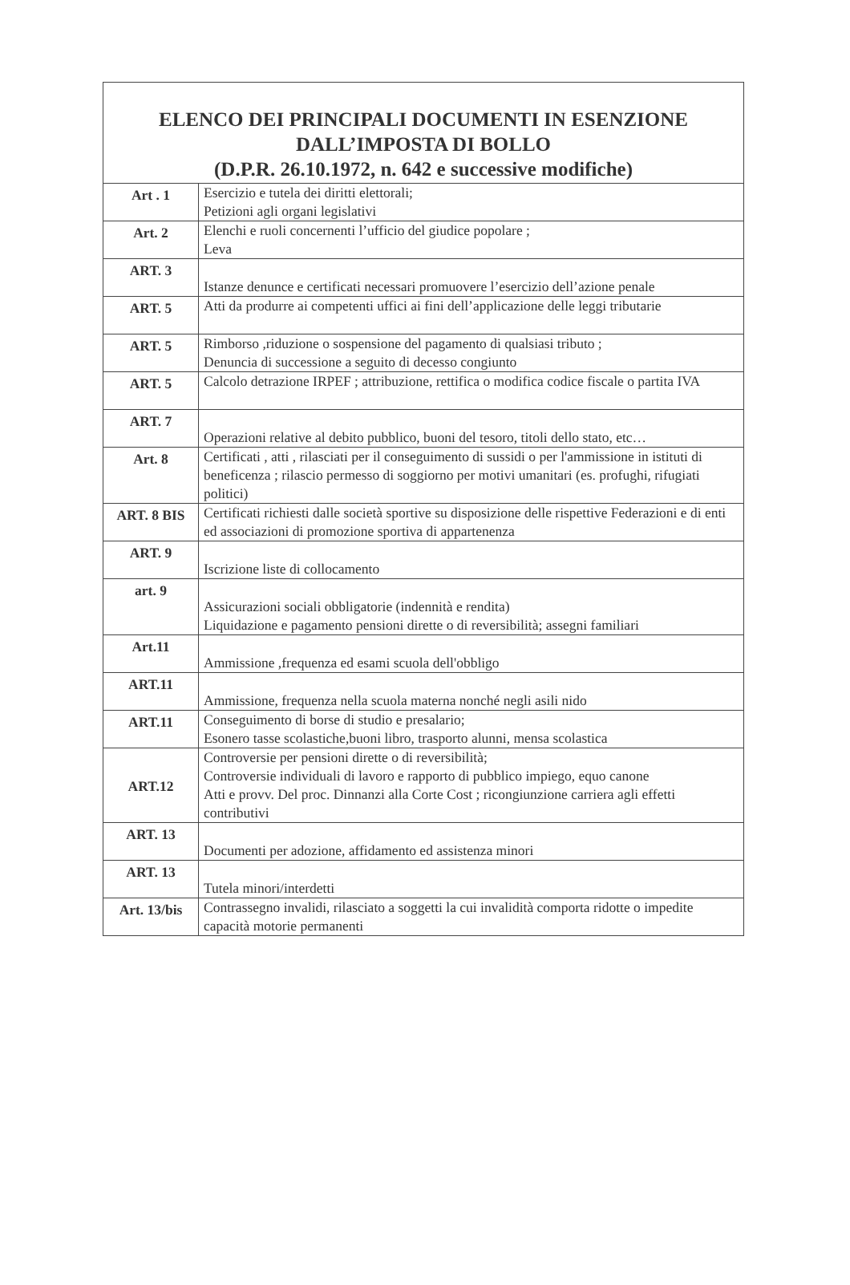| ELENCO DEI PRINCIPALI DOCUMENTI IN ESENZIONE DALL’IMPOSTA DI BOLLO (D.P.R. 26.10.1972, n. 642 e successive modifiche) | |
| --- | --- |
| Art . 1 | Esercizio e tutela dei diritti elettorali; Petizioni agli organi legislativi |
| Art. 2 | Elenchi e ruoli concernenti l’ufficio del giudice popolare ; Leva |
| ART. 3 | Istanze denunce e certificati necessari promuovere l’esercizio dell’azione penale |
| ART. 5 | Atti da produrre ai competenti uffici ai fini dell’applicazione delle leggi tributarie |
| ART. 5 | Rimborso ,riduzione o sospensione del pagamento di qualsiasi tributo ; Denuncia di successione a seguito di decesso congiunto |
| ART. 5 | Calcolo detrazione IRPEF ; attribuzione, rettifica o modifica codice fiscale o partita IVA |
| ART. 7 | Operazioni relative al debito pubblico, buoni del tesoro, titoli dello stato, etc… |
| Art. 8 | Certificati , atti , rilasciati per il conseguimento di sussidi o per l'ammissione in istituti di beneficenza ; rilascio permesso di soggiorno per motivi umanitari (es. profughi, rifugiati politici) |
| ART. 8 BIS | Certificati richiesti dalle società sportive su disposizione delle rispettive Federazioni e di enti ed associazioni di promozione sportiva di appartenenza |
| ART. 9 | Iscrizione liste di collocamento |
| art. 9 | Assicurazioni sociali obbligatorie (indennità e rendita) Liquidazione e pagamento pensioni dirette o di reversibilità; assegni familiari |
| Art.11 | Ammissione ,frequenza ed esami scuola dell'obbligo |
| ART.11 | Ammissione, frequenza nella scuola materna nonché negli asili nido |
| ART.11 | Conseguimento di borse di studio e presalario; Esonero tasse scolastiche,buoni libro, trasporto alunni, mensa scolastica |
| ART.12 | Controversie per pensioni dirette o di reversibilità; Controversie individuali di lavoro e rapporto di pubblico impiego, equo canone Atti e provv. Del proc. Dinnanzi alla Corte Cost ; ricongiunzione carriera agli effetti contributivi |
| ART. 13 | Documenti per adozione, affidamento ed assistenza minori |
| ART. 13 | Tutela minori/interdetti |
| Art. 13/bis | Contrassegno invalidi, rilasciato a soggetti la cui invalidità comporta ridotte o impedite capacità motorie permanenti |